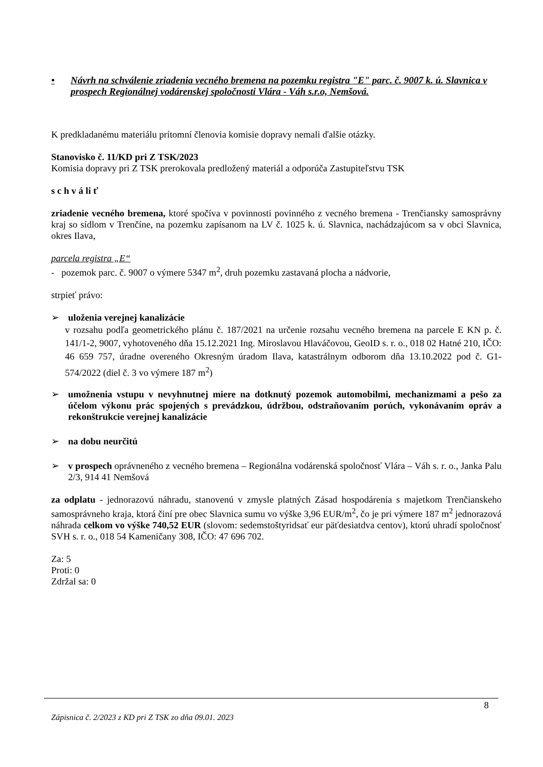• Návrh na schválenie zriadenia vecného bremena na pozemku registra "E" parc. č. 9007 k. ú. Slavnica v prospech Regionálnej vodárenskej spoločnosti Vlára - Váh s.r.o, Nemšová.
K predkladanému materiálu prítomní členovia komisie dopravy nemali ďalšie otázky.
Stanovisko č. 11/KD pri Z TSK/2023
Komisia dopravy pri Z TSK prerokovala predložený materiál a odporúča Zastupiteľstvu TSK
s c h v á li ť
zriadenie vecného bremena, ktoré spočíva v povinnosti povinného z vecného bremena - Trenčiansky samosprávny kraj so sídlom v Trenčíne, na pozemku zapísanom na LV č. 1025 k. ú. Slavnica, nachádzajúcom sa v obci Slavnica, okres Ilava,
parcela registra „E“
- pozemok parc. č. 9007 o výmere 5347 m<sup>2</sup>, druh pozemku zastavaná plocha a nádvorie,
strpieť právo:
➢ uloženia verejnej kanalizácie
v rozsahu podľa geometrického plánu č. 187/2021 na určenie rozsahu vecného bremena na parcele E KN p. č. 141/1-2, 9007, vyhotoveného dňa 15.12.2021 Ing. Miroslavou Hlaváčovou, GeoID s. r. o., 018 02 Hatné 210, IČO: 46 659 757, úradne overeného Okresným úradom Ilava, katastrálnym odborom dňa 13.10.2022 pod č. G1-574/2022 (diel č. 3 vo výmere 187 m<sup>2</sup>)
➢ umožnenia vstupu v nevyhnutnej miere na dotknutý pozemok automobilmi, mechanizmami a pešo za účelom výkonu prác spojených s prevádzkou, údržbou, odstraňovaním porúch, vykonávaním opráv a rekonštrukcie verejnej kanalizácie
➢ na dobu neurčitú
➢ v prospech oprávneného z vecného bremena – Regionálna vodárenská spoločnosť Vlára – Váh s. r. o., Janka Palu 2/3, 914 41 Nemšová
za odplatu - jednorazovú náhradu, stanovenú v zmysle platných Zásad hospodárenia s majetkom Trenčianskeho samosprávneho kraja, ktorá činí pre obec Slavnica sumu vo výške 3,96 EUR/m<sup>2</sup>, čo je pri výmere 187 m<sup>2</sup> jednorazová náhrada celkom vo výške 740,52 EUR (slovom: sedemstoštyridsať eur päťdesiatdva centov), ktorú uhradí spoločnosť SVH s. r. o., 018 54 Kameničany 308, IČO: 47 696 702.
Za: 5
Proti: 0
Zdržal sa: 0
8
Zápisnica č. 2/2023 z KD pri Z TSK zo dňa 09.01. 2023